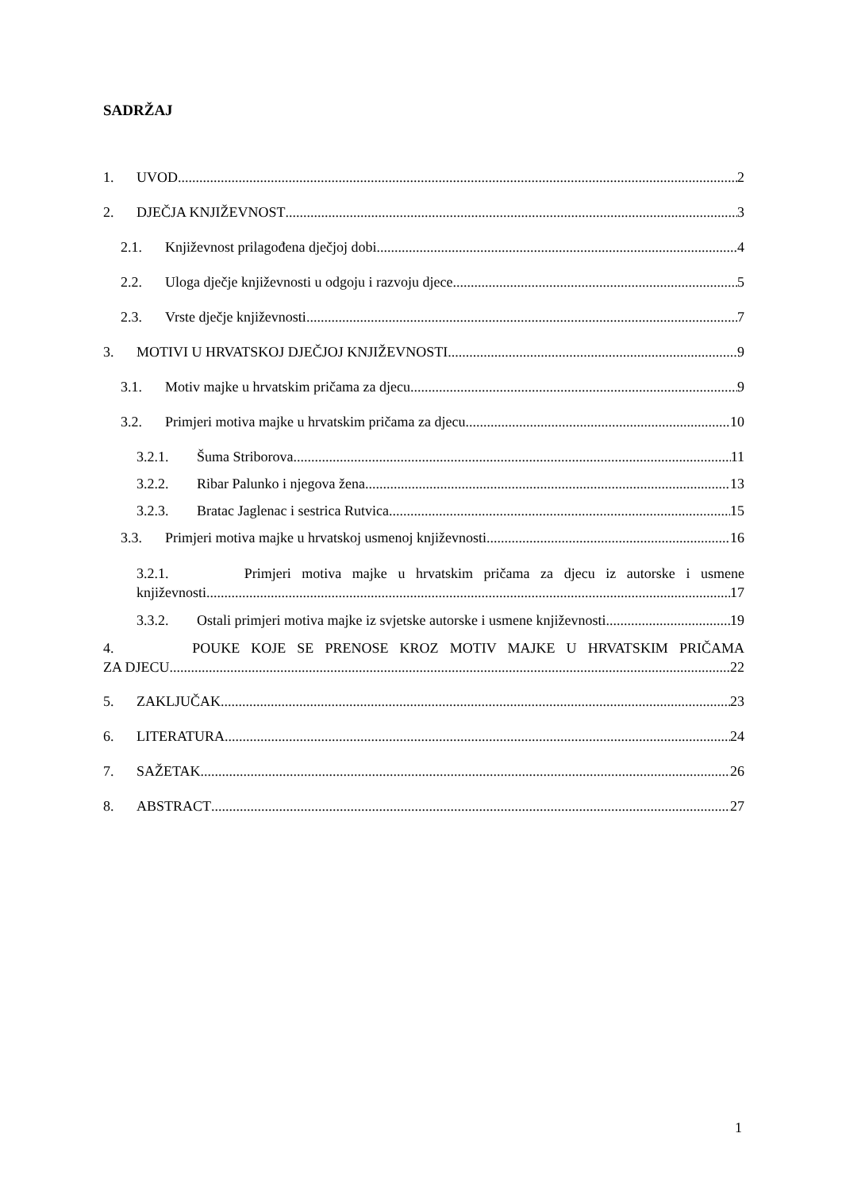SADRŽAJ
1. UVOD 2
2. DJEČJA KNJIŽEVNOST 3
2.1. Književnost prilagođena dječjoj dobi 4
2.2. Uloga dječje književnosti u odgoju i razvoju djece 5
2.3. Vrste dječje književnosti 7
3. MOTIVI U HRVATSKOJ DJEČJOJ KNJIŽEVNOSTI 9
3.1. Motiv majke u hrvatskim pričama za djecu 9
3.2. Primjeri motiva majke u hrvatskim pričama za djecu 10
3.2.1. Šuma Striborova 11
3.2.2. Ribar Palunko i njegova žena 13
3.2.3. Bratac Jaglenac i sestrica Rutvica 15
3.3. Primjeri motiva majke u hrvatskoj usmenoj književnosti 16
3.2.1. Primjeri motiva majke u hrvatskim pričama za djecu iz autorske i usmene
književnosti 17
3.3.2. Ostali primjeri motiva majke iz svjetske autorske i usmene književnosti 19
4. POUKE KOJE SE PRENOSE KROZ MOTIV MAJKE U HRVATSKIM PRIČAMA
ZA DJECU 22
5. ZAKLJUČAK 23
6. LITERATURA 24
7. SAŽETAK 26
8. ABSTRACT 27
1